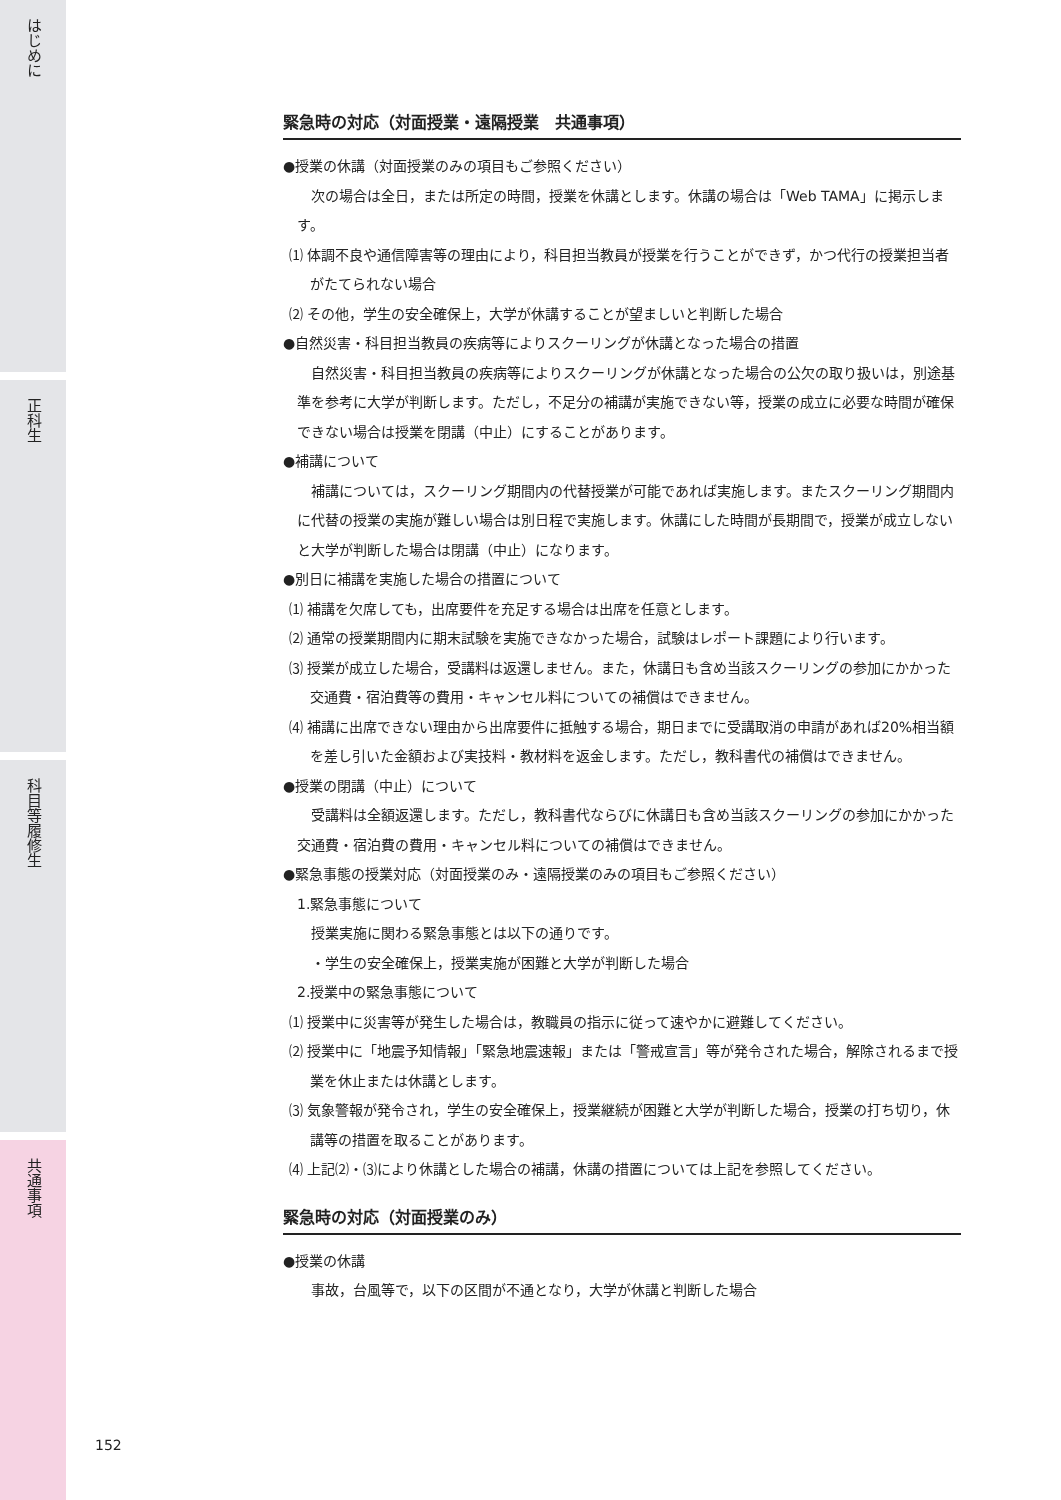はじめに
正科生
科目等履修生
共通事項
緊急時の対応（対面授業・遠隔授業　共通事項）
●授業の休講（対面授業のみの項目もご参照ください）
次の場合は全日，または所定の時間，授業を休講とします。休講の場合は「Web TAMA」に掲示します。
⑴ 体調不良や通信障害等の理由により，科目担当教員が授業を行うことができず，かつ代行の授業担当者がたてられない場合
⑵ その他，学生の安全確保上，大学が休講することが望ましいと判断した場合
●自然災害・科目担当教員の疾病等によりスクーリングが休講となった場合の措置
自然災害・科目担当教員の疾病等によりスクーリングが休講となった場合の公欠の取り扱いは，別途基準を参考に大学が判断します。ただし，不足分の補講が実施できない等，授業の成立に必要な時間が確保できない場合は授業を閉講（中止）にすることがあります。
●補講について
補講については，スクーリング期間内の代替授業が可能であれば実施します。またスクーリング期間内に代替の授業の実施が難しい場合は別日程で実施します。休講にした時間が長期間で，授業が成立しないと大学が判断した場合は閉講（中止）になります。
●別日に補講を実施した場合の措置について
⑴ 補講を欠席しても，出席要件を充足する場合は出席を任意とします。
⑵ 通常の授業期間内に期末試験を実施できなかった場合，試験はレポート課題により行います。
⑶ 授業が成立した場合，受講料は返還しません。また，休講日も含め当該スクーリングの参加にかかった交通費・宿泊費等の費用・キャンセル料についての補償はできません。
⑷ 補講に出席できない理由から出席要件に抵触する場合，期日までに受講取消の申請があれば20%相当額を差し引いた金額および実技料・教材料を返金します。ただし，教科書代の補償はできません。
●授業の閉講（中止）について
受講料は全額返還します。ただし，教科書代ならびに休講日も含め当該スクーリングの参加にかかった交通費・宿泊費の費用・キャンセル料についての補償はできません。
●緊急事態の授業対応（対面授業のみ・遠隔授業のみの項目もご参照ください）
1.緊急事態について
授業実施に関わる緊急事態とは以下の通りです。
・学生の安全確保上，授業実施が困難と大学が判断した場合
2.授業中の緊急事態について
⑴ 授業中に災害等が発生した場合は，教職員の指示に従って速やかに避難してください。
⑵ 授業中に「地震予知情報」「緊急地震速報」または「警戒宣言」等が発令された場合，解除されるまで授業を休止または休講とします。
⑶ 気象警報が発令され，学生の安全確保上，授業継続が困難と大学が判断した場合，授業の打ち切り，休講等の措置を取ることがあります。
⑷ 上記⑵・⑶により休講とした場合の補講，休講の措置については上記を参照してください。
緊急時の対応（対面授業のみ）
●授業の休講
事故，台風等で，以下の区間が不通となり，大学が休講と判断した場合
152